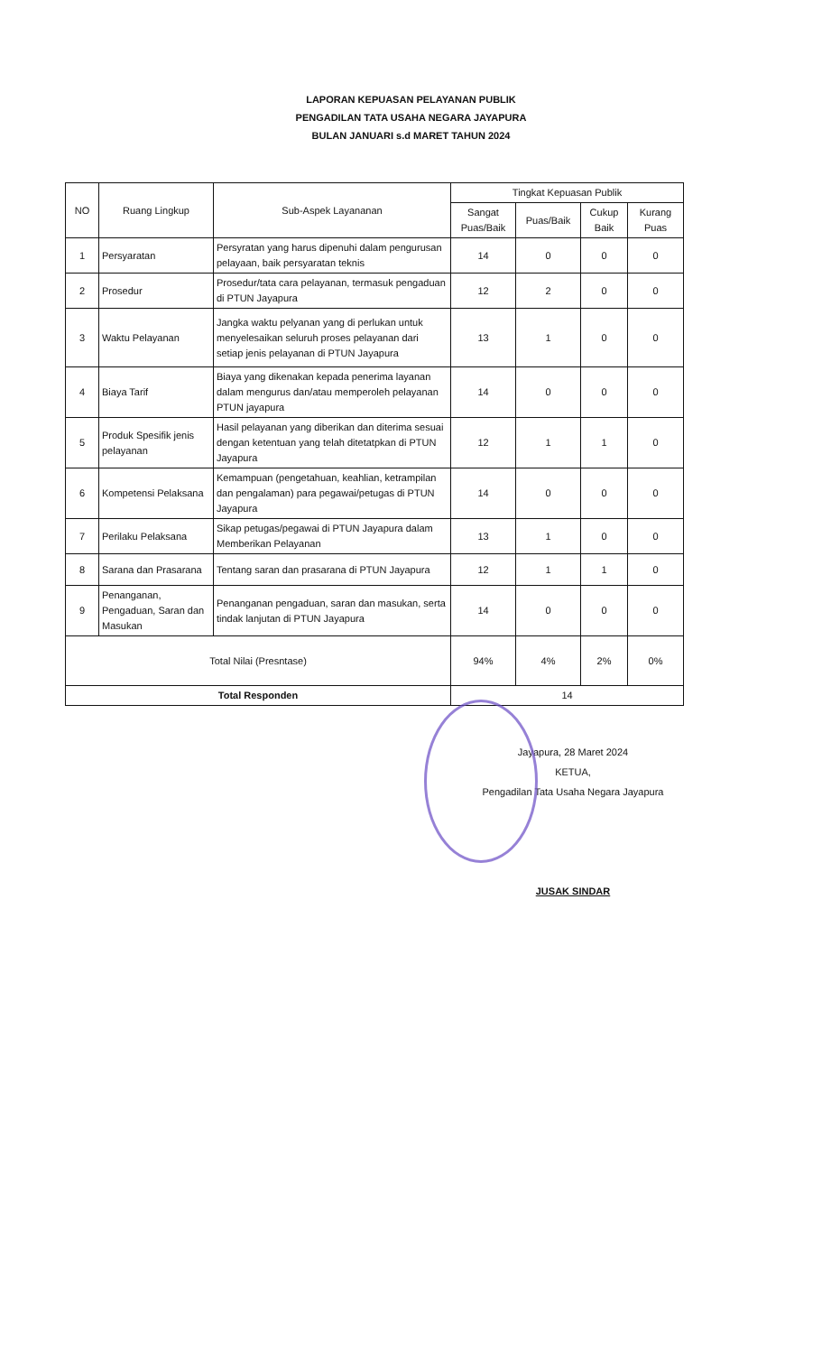LAPORAN KEPUASAN PELAYANAN PUBLIK
PENGADILAN TATA USAHA NEGARA JAYAPURA
BULAN JANUARI s.d MARET TAHUN 2024
| NO | Ruang Lingkup | Sub-Aspek Layananan | Tingkat Kepuasan Publik | | | |
| --- | --- | --- | --- | --- | --- | --- |
| | | | Sangat Puas/Baik | Puas/Baik | Cukup Baik | Kurang Puas |
| 1 | Persyaratan | Persyratan yang harus dipenuhi dalam pengurusan pelayaan, baik persyaratan teknis | 14 | 0 | 0 | 0 |
| 2 | Prosedur | Prosedur/tata cara pelayanan, termasuk pengaduan di PTUN Jayapura | 12 | 2 | 0 | 0 |
| 3 | Waktu Pelayanan | Jangka waktu pelyanan yang di perlukan untuk menyelesaikan seluruh proses pelayanan dari setiap jenis pelayanan di PTUN Jayapura | 13 | 1 | 0 | 0 |
| 4 | Biaya Tarif | Biaya yang dikenakan kepada penerima layanan dalam mengurus dan/atau memperoleh pelayanan PTUN jayapura | 14 | 0 | 0 | 0 |
| 5 | Produk Spesifik jenis pelayanan | Hasil pelayanan yang diberikan dan diterima sesuai dengan ketentuan yang telah ditetatpkan di PTUN Jayapura | 12 | 1 | 1 | 0 |
| 6 | Kompetensi Pelaksana | Kemampuan (pengetahuan, keahlian, ketrampilan dan pengalaman) para pegawai/petugas di PTUN Jayapura | 14 | 0 | 0 | 0 |
| 7 | Perilaku Pelaksana | Sikap petugas/pegawai di PTUN Jayapura dalam Memberikan Pelayanan | 13 | 1 | 0 | 0 |
| 8 | Sarana dan Prasarana | Tentang saran dan prasarana di PTUN Jayapura | 12 | 1 | 1 | 0 |
| 9 | Penanganan, Pengaduan, Saran dan Masukan | Penanganan pengaduan, saran dan masukan, serta tindak lanjutan di PTUN Jayapura | 14 | 0 | 0 | 0 |
| Total Nilai (Presntase) | | | 94% | 4% | 2% | 0% |
| Total Responden | | | 14 | | | |
Jayapura, 28 Maret 2024
KETUA,
Pengadilan Tata Usaha Negara Jayapura
JUSAK SINDAR